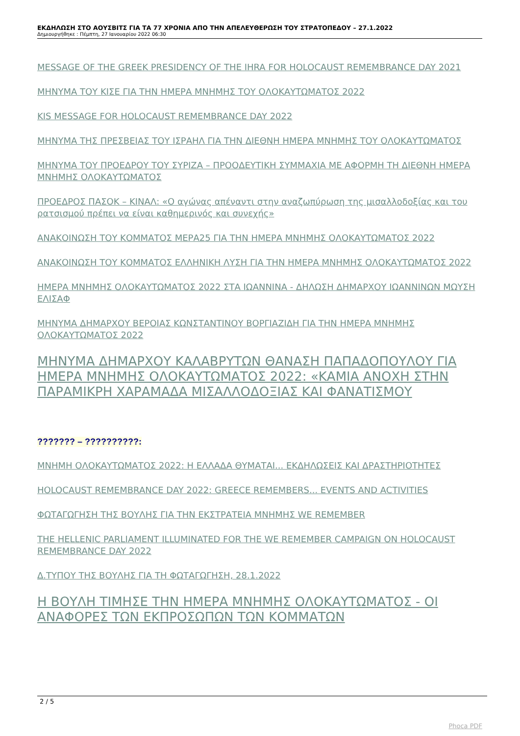ΕΚΔΗΛΩΣΗ ΣΤΟ ΑΟΥΣΒΙΤΣ ΓΙΑ ΤΑ 77 ΧΡΟΝΙΑ ΑΠΟ ΤΗΝ ΑΠΕΛΕΥΘΕΡΩΣΗ ΤΟΥ ΣΤΡΑΤΟΠΕΔΟΥ – 27.1.2022
Δημιουργήθηκε : Πέμπτη, 27 Ιανουαρίου 2022 06:30
MESSAGE OF THE GREEK PRESIDENCY OF THE IHRA FOR HOLOCAUST REMEMBRANCE DAY 2021
ΜΗΝΥΜΑ ΤΟΥ ΚΙΣΕ ΓΙΑ ΤΗΝ ΗΜΕΡΑ ΜΝΗΜΗΣ ΤΟΥ ΟΛΟΚΑΥΤΩΜΑΤΟΣ 2022
KIS MESSAGE FOR HOLOCAUST REMEMBRANCE DAY 2022
ΜΗΝΥΜΑ ΤΗΣ ΠΡΕΣΒΕΙΑΣ ΤΟΥ ΙΣΡΑΗΛ ΓΙΑ ΤΗΝ ΔΙΕΘΝΗ ΗΜΕΡΑ ΜΝΗΜΗΣ ΤΟΥ ΟΛΟΚΑΥΤΩΜΑΤΟΣ
ΜΗΝΥΜΑ ΤΟΥ ΠΡΟΕΔΡΟΥ ΤΟΥ ΣΥΡΙΖΑ – ΠΡΟΟΔΕΥΤΙΚΗ ΣΥΜΜΑΧΙΑ ΜΕ ΑΦΟΡΜΗ ΤΗ ΔΙΕΘΝΗ ΗΜΕΡΑ ΜΝΗΜΗΣ ΟΛΟΚΑΥΤΩΜΑΤΟΣ
ΠΡΟΕΔΡΟΣ ΠΑΣΟΚ – ΚΙΝΑΛ: «Ο αγώνας απέναντι στην αναζωπύρωση της μισαλλοδοξίας και του ρατσισμού πρέπει να είναι καθημερινός και συνεχής»
ΑΝΑΚΟΙΝΩΣΗ ΤΟΥ ΚΟΜΜΑΤΟΣ ΜΕΡΑ25 ΓΙΑ ΤΗΝ ΗΜΕΡΑ ΜΝΗΜΗΣ ΟΛΟΚΑΥΤΩΜΑΤΟΣ 2022
ΑΝΑΚΟΙΝΩΣΗ ΤΟΥ ΚΟΜΜΑΤΟΣ ΕΛΛΗΝΙΚΗ ΛΥΣΗ ΓΙΑ ΤΗΝ ΗΜΕΡΑ ΜΝΗΜΗΣ ΟΛΟΚΑΥΤΩΜΑΤΟΣ 2022
ΗΜΕΡΑ ΜΝΗΜΗΣ ΟΛΟΚΑΥΤΩΜΑΤΟΣ 2022 ΣΤΑ ΙΩΑΝΝΙΝΑ - ΔΗΛΩΣΗ ΔΗΜΑΡΧΟΥ ΙΩΑΝΝΙΝΩΝ ΜΩΥΣΗ ΕΛΙΣΑΦ
ΜΗΝΥΜΑ ΔΗΜΑΡΧΟΥ ΒΕΡΟΙΑΣ ΚΩΝΣΤΑΝΤΙΝΟΥ ΒΟΡΓΙΑΖΙΔΗ ΓΙΑ ΤΗΝ ΗΜΕΡΑ ΜΝΗΜΗΣ ΟΛΟΚΑΥΤΩΜΑΤΟΣ 2022
ΜΗΝΥΜΑ ΔΗΜΑΡΧΟΥ ΚΑΛΑΒΡΥΤΩΝ ΘΑΝΑΣΗ ΠΑΠΑΔΟΠΟΥΛΟΥ ΓΙΑ ΗΜΕΡΑ ΜΝΗΜΗΣ ΟΛΟΚΑΥΤΩΜΑΤΟΣ 2022: «ΚΑΜΙΑ ΑΝΟΧΗ ΣΤΗΝ ΠΑΡΑΜΙΚΡΗ ΧΑΡΑΜΑΔΑ ΜΙΣΑΛΛΟΔΟΞΙΑΣ ΚΑΙ ΦΑΝΑΤΙΣΜΟΥ
??????? – ??????????:
ΜΝΗΜΗ ΟΛΟΚΑΥΤΩΜΑΤΟΣ 2022: Η ΕΛΛΑΔΑ ΘΥΜΑΤΑΙ... ΕΚΔΗΛΩΣΕΙΣ ΚΑΙ ΔΡΑΣΤΗΡΙΟΤΗΤΕΣ
HOLOCAUST REMEMBRANCE DAY 2022: GREECE REMEMBERS... EVENTS AND ACTIVITIES
ΦΩΤΑΓΩΓΗΣΗ ΤΗΣ ΒΟΥΛΗΣ ΓΙΑ ΤΗΝ ΕΚΣΤΡΑΤΕΙΑ ΜΝΗΜΗΣ WE REMEMBER
THE HELLENIC PARLIAMENT ILLUMINATED FOR THE WE REMEMBER CAMPAIGN ON HOLOCAUST REMEMBRANCE DAY 2022
Δ.ΤΥΠΟΥ ΤΗΣ ΒΟΥΛΗΣ ΓΙΑ ΤΗ ΦΩΤΑΓΩΓΗΣΗ, 28.1.2022
Η ΒΟΥΛΗ ΤΙΜΗΣΕ ΤΗΝ ΗΜΕΡΑ ΜΝΗΜΗΣ ΟΛΟΚΑΥΤΩΜΑΤΟΣ - ΟΙ ΑΝΑΦΟΡΕΣ ΤΩΝ ΕΚΠΡΟΣΩΠΩΝ ΤΩΝ ΚΟΜΜΑΤΩΝ
2 / 5
Phoca PDF